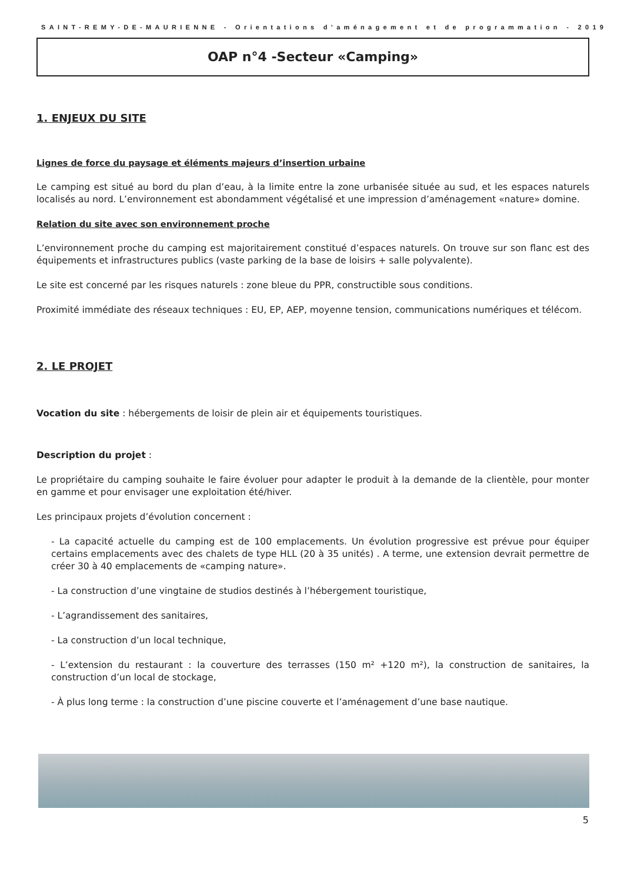SAINT-REMY-DE-MAURIENNE - Orientations d’aménagement et de programmation - 2019
OAP n°4 -Secteur «Camping»
1. ENJEUX DU SITE
Lignes de force du paysage et éléments majeurs d’insertion urbaine
Le camping est situé au bord du plan d’eau, à la limite entre la zone urbanisée située au sud, et les espaces naturels localisés au nord. L’environnement est abondamment végétalisé et une impression d’aménagement «nature» domine.
Relation du site avec son environnement proche
L’environnement proche du camping est majoritairement constitué d’espaces naturels. On trouve sur son flanc est des équipements et infrastructures publics (vaste parking de la base de loisirs + salle polyvalente).
Le site est concerné par les risques naturels : zone bleue du PPR, constructible sous conditions.
Proximité immédiate des réseaux techniques : EU, EP, AEP, moyenne tension, communications numériques et télécom.
2. LE PROJET
Vocation du site : hébergements de loisir de plein air et équipements touristiques.
Description du projet :
Le propriétaire du camping souhaite le faire évoluer pour adapter le produit à la demande de la clientèle, pour monter en gamme et pour envisager une exploitation été/hiver.
Les principaux projets d’évolution concernent :
- La capacité actuelle du camping est de 100 emplacements. Un évolution progressive est prévue pour équiper certains emplacements avec des chalets de type HLL (20 à 35 unités) . A terme, une extension devrait permettre de créer 30 à 40 emplacements de «camping nature».
- La construction d’une vingtaine de studios destinés à l’hébergement touristique,
- L’agrandissement des sanitaires,
- La construction d’un local technique,
- L’extension du restaurant : la couverture des terrasses (150 m² +120 m²), la construction de sanitaires, la construction d’un local de stockage,
- À plus long terme : la construction d’une piscine couverte et l’aménagement d’une base nautique.
5